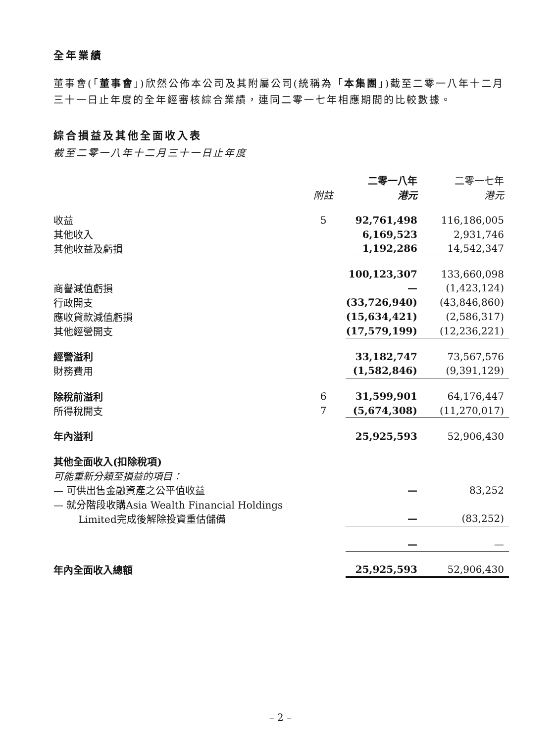全年業績
董事會(「董事會」)欣然公佈本公司及其附屬公司(統稱為「本集團」)截至二零一八年十二月三十一日止年度的全年經審核綜合業績，連同二零一七年相應期間的比較數據。
綜合損益及其他全面收入表
截至二零一八年十二月三十一日止年度
| | | 二零一八年 | 二零一七年 |
| --- | --- | --- | --- |
| | 附註 | 港元 | 港元 |
| 收益 | 5 | 92,761,498 | 116,186,005 |
| 其他收入 | | 6,169,523 | 2,931,746 |
| 其他收益及虧損 | | 1,192,286 | 14,542,347 |
| | | 100,123,307 | 133,660,098 |
| 商譽減值虧損 | | — | (1,423,124) |
| 行政開支 | | (33,726,940) | (43,846,860) |
| 應收貸款減值虧損 | | (15,634,421) | (2,586,317) |
| 其他經營開支 | | (17,579,199) | (12,236,221) |
| 經營溢利 | | 33,182,747 | 73,567,576 |
| 財務費用 | | (1,582,846) | (9,391,129) |
| 除稅前溢利 | 6 | 31,599,901 | 64,176,447 |
| 所得稅開支 | 7 | (5,674,308) | (11,270,017) |
| 年內溢利 | | 25,925,593 | 52,906,430 |
| 其他全面收入(扣除稅項) | | | |
| 可能重新分類至損益的項目： | | | |
| — 可供出售金融資產之公平值收益 | | — | 83,252 |
| — 就分階段收購Asia Wealth Financial Holdings | | | |
| Limited完成後解除投資重估儲備 | | — | (83,252) |
| | | — | — |
| 年內全面收入總額 | | 25,925,593 | 52,906,430 |
– 2 –